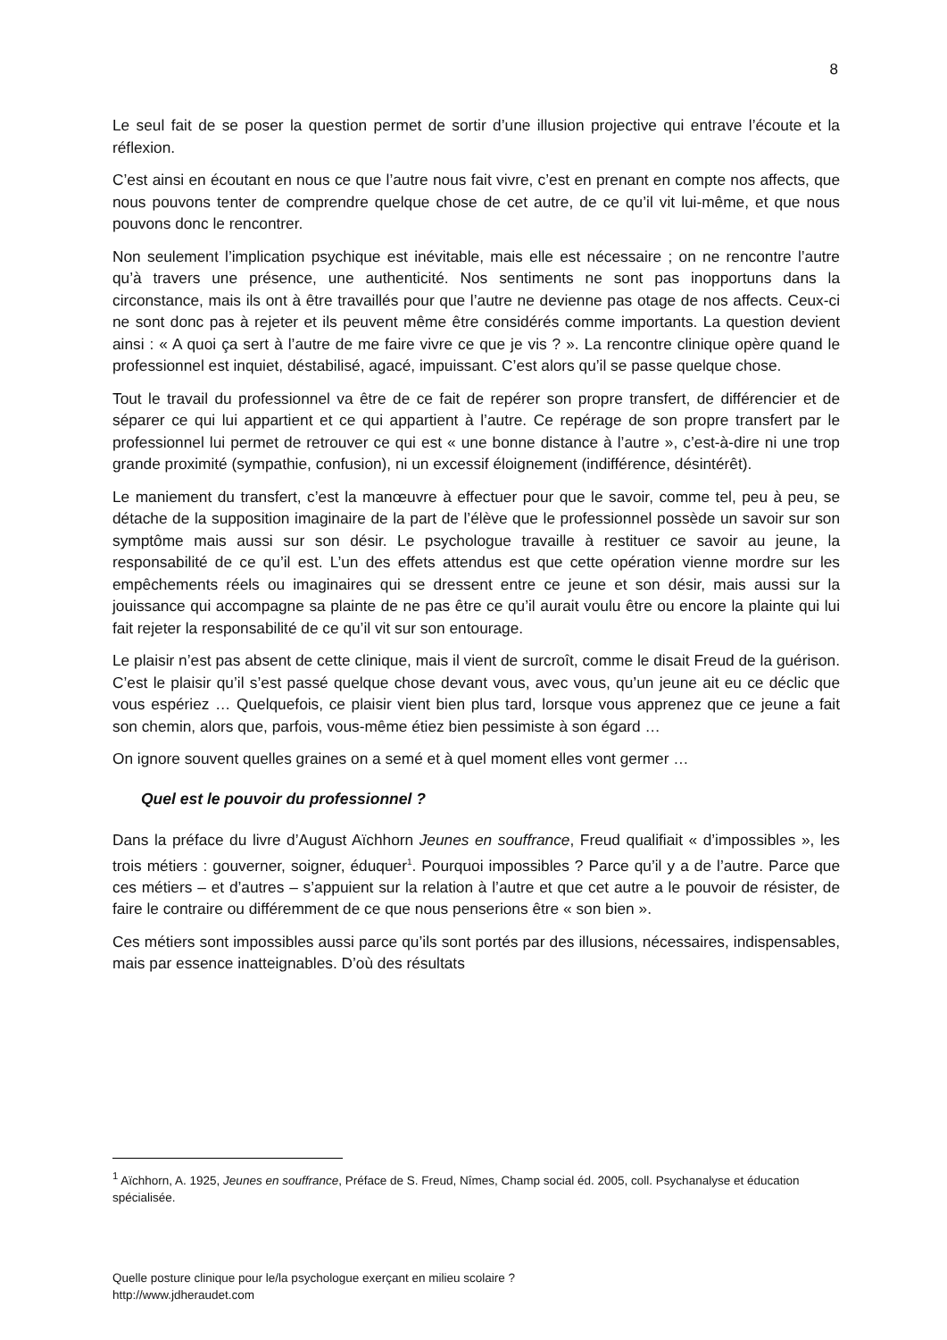8
Le seul fait de se poser la question permet de sortir d’une illusion projective qui entrave l’écoute et la réflexion.
C’est ainsi en écoutant en nous ce que l’autre nous fait vivre, c’est en prenant en compte nos affects, que nous pouvons tenter de comprendre quelque chose de cet autre, de ce qu’il vit lui-même, et que nous pouvons donc le rencontrer.
Non seulement l’implication psychique est inévitable, mais elle est nécessaire ; on ne rencontre l’autre qu’à travers une présence, une authenticité. Nos sentiments ne sont pas inopportuns dans la circonstance, mais ils ont à être travaillés pour que l’autre ne devienne pas otage de nos affects. Ceux-ci ne sont donc pas à rejeter et ils peuvent même être considérés comme importants. La question devient ainsi : « A quoi ça sert à l’autre de me faire vivre ce que je vis ? ». La rencontre clinique opère quand le professionnel est inquiet, déstabilisé, agacé, impuissant. C’est alors qu’il se passe quelque chose.
Tout le travail du professionnel va être de ce fait de repérer son propre transfert, de différencier et de séparer ce qui lui appartient et ce qui appartient à l’autre. Ce repérage de son propre transfert par le professionnel lui permet de retrouver ce qui est « une bonne distance à l’autre », c’est-à-dire ni une trop grande proximité (sympathie, confusion), ni un excessif éloignement (indifférence, désintérêt).
Le maniement du transfert, c’est la manœuvre à effectuer pour que le savoir, comme tel, peu à peu, se détache de la supposition imaginaire de la part de l’élève que le professionnel possède un savoir sur son symptôme mais aussi sur son désir. Le psychologue travaille à restituer ce savoir au jeune, la responsabilité de ce qu’il est. L’un des effets attendus est que cette opération vienne mordre sur les empêchements réels ou imaginaires qui se dressent entre ce jeune et son désir, mais aussi sur la jouissance qui accompagne sa plainte de ne pas être ce qu’il aurait voulu être ou encore la plainte qui lui fait rejeter la responsabilité de ce qu’il vit sur son entourage.
Le plaisir n’est pas absent de cette clinique, mais il vient de surcroît, comme le disait Freud de la guérison. C’est le plaisir qu’il s’est passé quelque chose devant vous, avec vous, qu’un jeune ait eu ce déclic que vous espériez … Quelquefois, ce plaisir vient bien plus tard, lorsque vous apprenez que ce jeune a fait son chemin, alors que, parfois, vous-même étiez bien pessimiste à son égard …
On ignore souvent quelles graines on a semé et à quel moment elles vont germer …
Quel est le pouvoir du professionnel ?
Dans la préface du livre d’August Aïchhorn Jeunes en souffrance, Freud qualifiait « d’impossibles », les trois métiers : gouverner, soigner, éduquer<sup>1</sup>. Pourquoi impossibles ? Parce qu’il y a de l’autre. Parce que ces métiers – et d’autres – s’appuient sur la relation à l’autre et que cet autre a le pouvoir de résister, de faire le contraire ou différemment de ce que nous penserions être « son bien ».
Ces métiers sont impossibles aussi parce qu’ils sont portés par des illusions, nécessaires, indispensables, mais par essence inatteignables. D’où des résultats
<sup>1</sup> Aïchhorn, A. 1925, Jeunes en souffrance, Préface de S. Freud, Nîmes, Champ social éd. 2005, coll. Psychanalyse et éducation spécialisée.
Quelle posture clinique pour le/la psychologue exerçant en milieu scolaire ?
http://www.jdheraudet.com